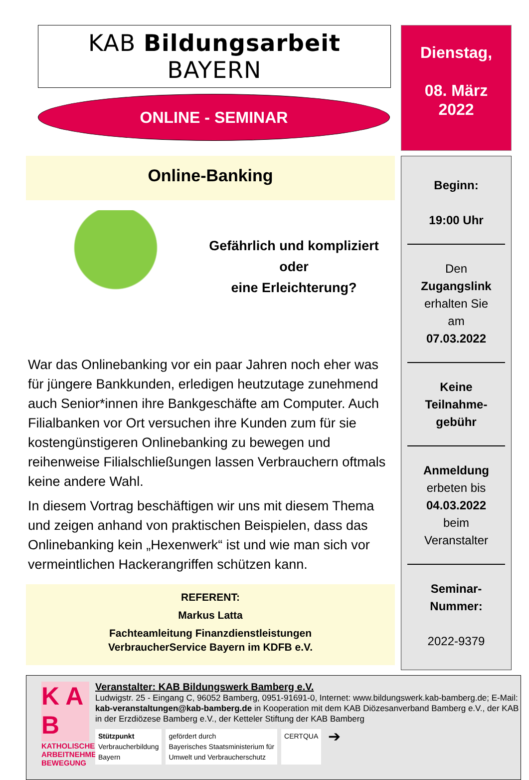KAB Bildungsarbeit BAYERN
ONLINE - SEMINAR
Online-Banking
Gefährlich und kompliziert
oder
eine Erleichterung?
War das Onlinebanking vor ein paar Jahren noch eher was für jüngere Bankkunden, erledigen heutzutage zunehmend auch Senior*innen ihre Bankgeschäfte am Computer. Auch Filialbanken vor Ort versuchen ihre Kunden zum für sie kostengünstigeren Onlinebanking zu bewegen und reihenweise Filialschließungen lassen Verbrauchern oftmals keine andere Wahl.
In diesem Vortrag beschäftigen wir uns mit diesem Thema und zeigen anhand von praktischen Beispielen, dass das Onlinebanking kein „Hexenwerk“ ist und wie man sich vor vermeintlichen Hackerangriffen schützen kann.
REFERENT:
Markus Latta
Fachteamleitung Finanzdienstleistungen
VerbraucherService Bayern im KDFB e.V.
Dienstag,
08. März
2022
Beginn:
19:00 Uhr
Den
Zugangslink
erhalten Sie
am
07.03.2022
Keine
Teilnahme-
gebühr
Anmeldung
erbeten bis
04.03.2022
beim
Veranstalter
Seminar-
Nummer:
2022-9379
K A B
KATHOLISCHE ARBEITNEHMER-BEWEGUNG
Veranstalter: KAB Bildungswerk Bamberg e.V.
Ludwigstr. 25 - Eingang C, 96052 Bamberg, 0951-91691-0, Internet: www.bildungswerk.kab-bamberg.de; E-Mail: kab-veranstaltungen@kab-bamberg.de in Kooperation mit dem KAB Diözesanverband Bamberg e.V., der KAB in der Erzdiözese Bamberg e.V., der Ketteler Stiftung der KAB Bamberg
Stützpunkt
Verbraucherbildung
Bayern
gefördert durch
Bayerisches Staatsministerium für
Umwelt und Verbraucherschutz
CERTQUA
➔